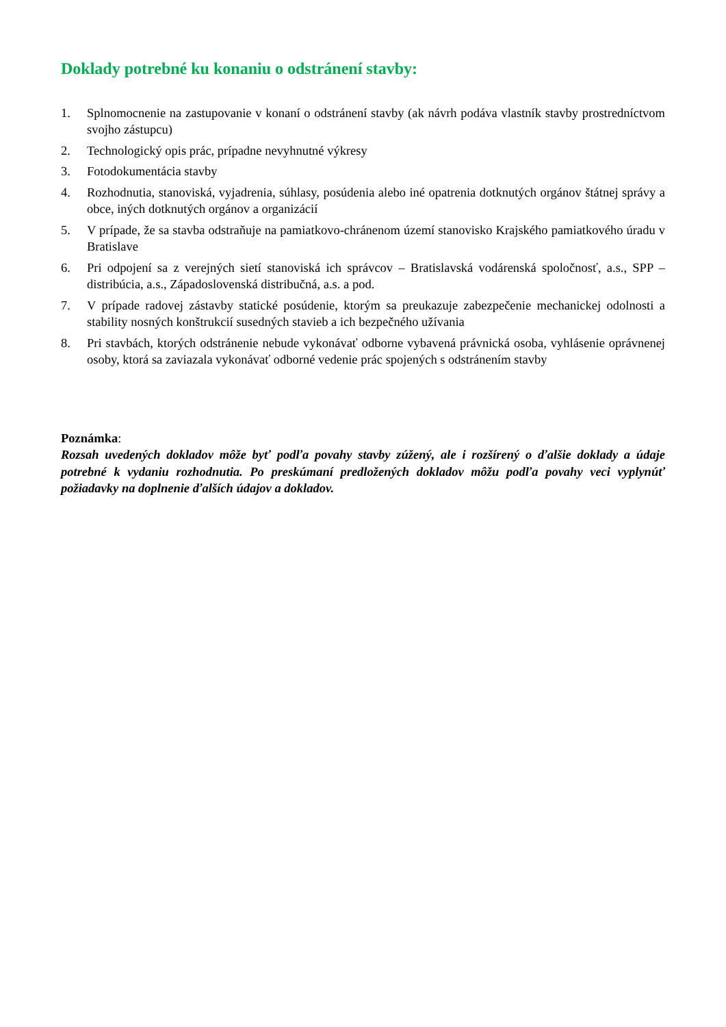Doklady potrebné ku konaniu o odstránení stavby:
1. Splnomocnenie na zastupovanie v konaní o odstránení stavby (ak návrh podáva vlastník stavby prostredníctvom svojho zástupcu)
2. Technologický opis prác, prípadne nevyhnutné výkresy
3. Fotodokumentácia stavby
4. Rozhodnutia, stanoviská, vyjadrenia, súhlasy, posúdenia alebo iné opatrenia dotknutých orgánov štátnej správy a obce, iných dotknutých orgánov a organizácií
5. V prípade, že sa stavba odstraňuje na pamiatkovo-chránenom území stanovisko Krajského pamiatkového úradu v Bratislave
6. Pri odpojení sa z verejných sietí stanoviská ich správcov – Bratislavská vodárenská spoločnosť, a.s., SPP – distribúcia, a.s., Západoslovenská distribučná, a.s. a pod.
7. V prípade radovej zástavby statické posúdenie, ktorým sa preukazuje zabezpečenie mechanickej odolnosti a stability nosných konštrukcií susedných stavieb a ich bezpečného užívania
8. Pri stavbách, ktorých odstránenie nebude vykonávať odborne vybavená právnická osoba, vyhlásenie oprávnenej osoby, ktorá sa zaviazala vykonávať odborné vedenie prác spojených s odstránením stavby
Poznámka:
Rozsah uvedených dokladov môže byť podľa povahy stavby zúžený, ale i rozšírený o ďalšie doklady a údaje potrebné k vydaniu rozhodnutia. Po preskúmaní predložených dokladov môžu podľa povahy veci vyplynúť požiadavky na doplnenie ďalších údajov a dokladov.